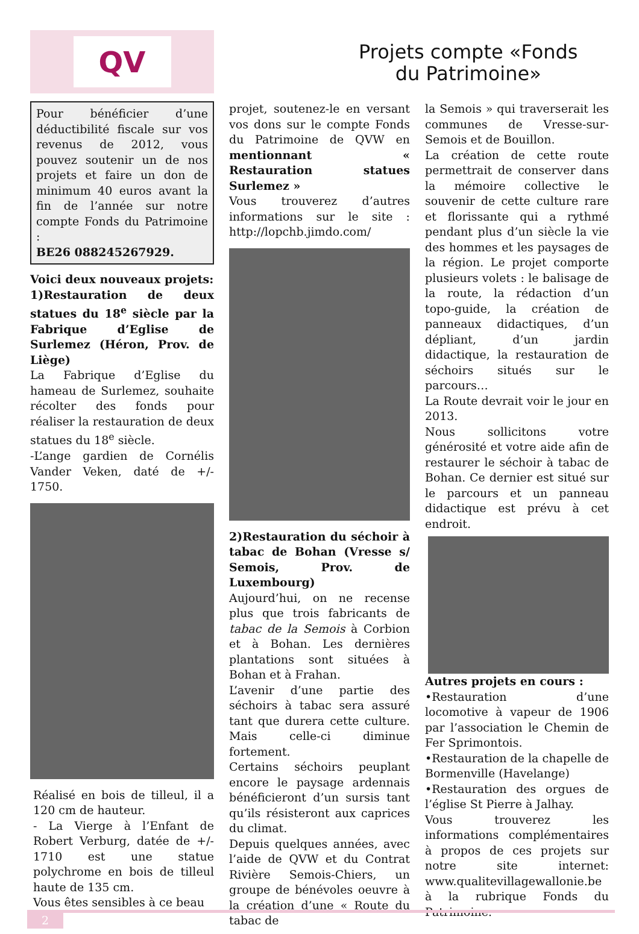QV
Projets compte «Fonds
du Patrimoine»
Pour bénéficier d’une déductibilité fiscale sur vos revenus de 2012, vous pouvez soutenir un de nos projets et faire un don de minimum 40 euros avant la fin de l’année sur notre compte Fonds du Patrimoine :
BE26 088245267929.
Voici deux nouveaux projets:
1)Restauration de deux statues du 18<sup>e</sup> siècle par la Fabrique d’Eglise de Surlemez (Héron, Prov. de Liège)
La Fabrique d’Eglise du hameau de Surlemez, souhaite récolter des fonds pour réaliser la restauration de deux statues du 18<sup>e</sup> siècle.
-L’ange gardien de Cornélis Vander Veken, daté de +/- 1750.
Réalisé en bois de tilleul, il a 120 cm de hauteur.
- La Vierge à l’Enfant de Robert Verburg, datée de +/- 1710 est une statue polychrome en bois de tilleul haute de 135 cm.
Vous êtes sensibles à ce beau
projet, soutenez-le en versant vos dons sur le compte Fonds du Patrimoine de QVW en mentionnant « Restauration statues Surlemez »
Vous trouverez d’autres informations sur le site : http://lopchb.jimdo.com/
2)Restauration du séchoir à tabac de Bohan (Vresse s/ Semois, Prov. de Luxembourg)
Aujourd’hui, on ne recense plus que trois fabricants de tabac de la Semois à Corbion et à Bohan. Les dernières plantations sont situées à Bohan et à Frahan.
L’avenir d’une partie des séchoirs à tabac sera assuré tant que durera cette culture. Mais celle-ci diminue fortement.
Certains séchoirs peuplant encore le paysage ardennais bénéficieront d’un sursis tant qu’ils résisteront aux caprices du climat.
Depuis quelques années, avec l’aide de QVW et du Contrat Rivière Semois-Chiers, un groupe de bénévoles oeuvre à la création d’une « Route du tabac de
la Semois » qui traverserait les communes de Vresse-sur-Semois et de Bouillon.
La création de cette route permettrait de conserver dans la mémoire collective le souvenir de cette culture rare et florissante qui a rythmé pendant plus d’un siècle la vie des hommes et les paysages de la région. Le projet comporte plusieurs volets : le balisage de la route, la rédaction d’un topo-guide, la création de panneaux didactiques, d’un dépliant, d’un jardin didactique, la restauration de séchoirs situés sur le parcours…
La Route devrait voir le jour en 2013.
Nous sollicitons votre générosité et votre aide afin de restaurer le séchoir à tabac de Bohan. Ce dernier est situé sur le parcours et un panneau didactique est prévu à cet endroit.
Autres projets en cours :
•Restauration d’une locomotive à vapeur de 1906 par l’association le Chemin de Fer Sprimontois.
•Restauration de la chapelle de Bormenville (Havelange)
•Restauration des orgues de l’église St Pierre à Jalhay.
Vous trouverez les informations complémentaires à propos de ces projets sur notre site internet: www.qualitevillagewallonie.be à la rubrique Fonds du Patrimoine.
2